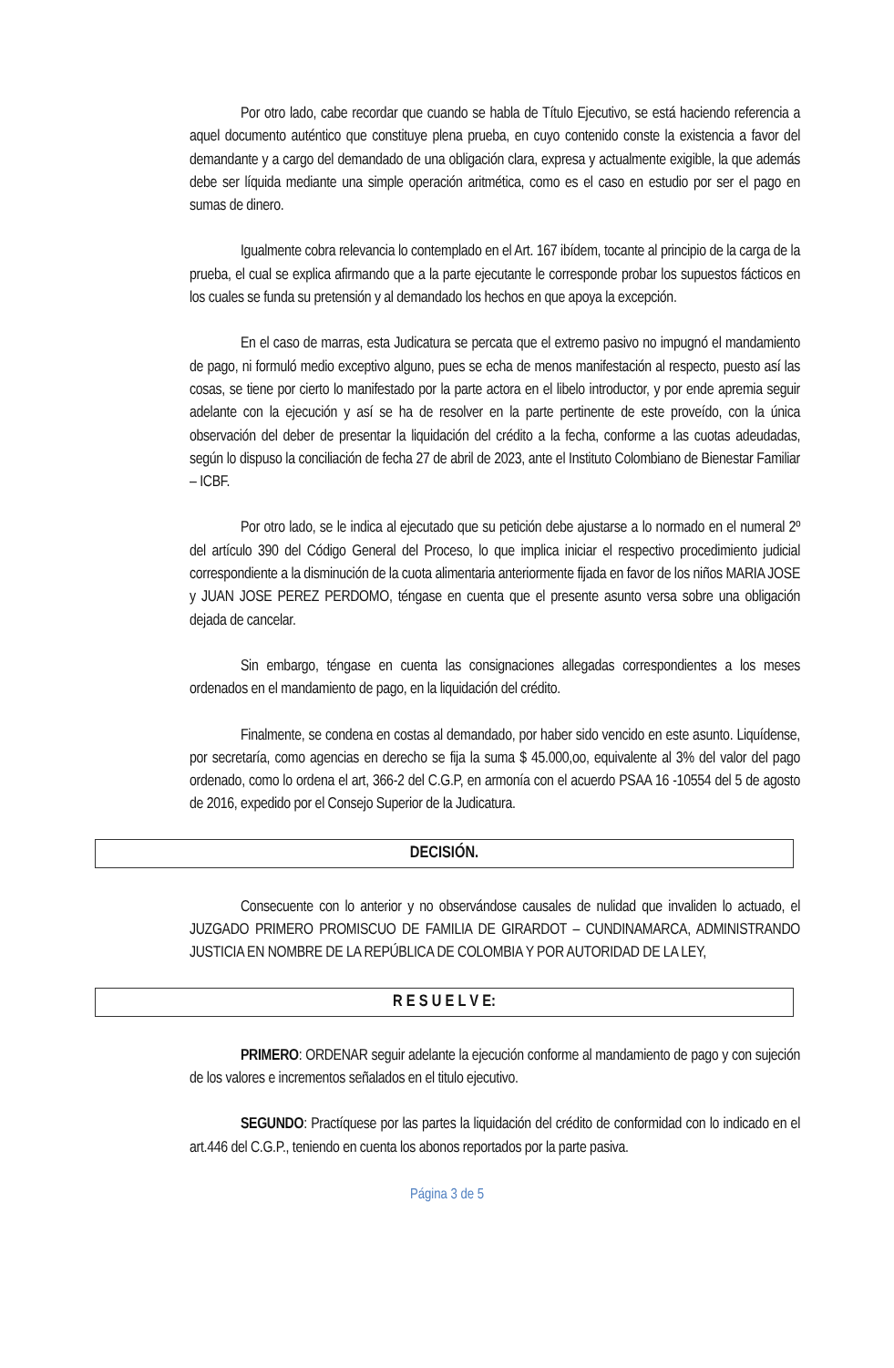Por otro lado, cabe recordar que cuando se habla de Título Ejecutivo, se está haciendo referencia a aquel documento auténtico que constituye plena prueba, en cuyo contenido conste la existencia a favor del demandante y a cargo del demandado de una obligación clara, expresa y actualmente exigible, la que además debe ser líquida mediante una simple operación aritmética, como es el caso en estudio por ser el pago en sumas de dinero.
Igualmente cobra relevancia lo contemplado en el Art. 167 ibídem, tocante al principio de la carga de la prueba, el cual se explica afirmando que a la parte ejecutante le corresponde probar los supuestos fácticos en los cuales se funda su pretensión y al demandado los hechos en que apoya la excepción.
En el caso de marras, esta Judicatura se percata que el extremo pasivo no impugnó el mandamiento de pago, ni formuló medio exceptivo alguno, pues se echa de menos manifestación al respecto, puesto así las cosas, se tiene por cierto lo manifestado por la parte actora en el libelo introductor, y por ende apremia seguir adelante con la ejecución y así se ha de resolver en la parte pertinente de este proveído, con la única observación del deber de presentar la liquidación del crédito a la fecha, conforme a las cuotas adeudadas, según lo dispuso la conciliación de fecha 27 de abril de 2023, ante el Instituto Colombiano de Bienestar Familiar – ICBF.
Por otro lado, se le indica al ejecutado que su petición debe ajustarse a lo normado en el numeral 2º del artículo 390 del Código General del Proceso, lo que implica iniciar el respectivo procedimiento judicial correspondiente a la disminución de la cuota alimentaria anteriormente fijada en favor de los niños MARIA JOSE y JUAN JOSE PEREZ PERDOMO, téngase en cuenta que el presente asunto versa sobre una obligación dejada de cancelar.
Sin embargo, téngase en cuenta las consignaciones allegadas correspondientes a los meses ordenados en el mandamiento de pago, en la liquidación del crédito.
Finalmente, se condena en costas al demandado, por haber sido vencido en este asunto. Liquídense, por secretaría, como agencias en derecho se fija la suma $ 45.000,oo, equivalente al 3% del valor del pago ordenado, como lo ordena el art, 366-2 del C.G.P, en armonía con el acuerdo PSAA 16 -10554 del 5 de agosto de 2016, expedido por el Consejo Superior de la Judicatura.
DECISIÓN.
Consecuente con lo anterior y no observándose causales de nulidad que invaliden lo actuado, el JUZGADO PRIMERO PROMISCUO DE FAMILIA DE GIRARDOT – CUNDINAMARCA, ADMINISTRANDO JUSTICIA EN NOMBRE DE LA REPÚBLICA DE COLOMBIA Y POR AUTORIDAD DE LA LEY,
R E S U E L V E:
PRIMERO: ORDENAR seguir adelante la ejecución conforme al mandamiento de pago y con sujeción de los valores e incrementos señalados en el titulo ejecutivo.
SEGUNDO: Practíquese por las partes la liquidación del crédito de conformidad con lo indicado en el art.446 del C.G.P., teniendo en cuenta los abonos reportados por la parte pasiva.
Página 3 de 5